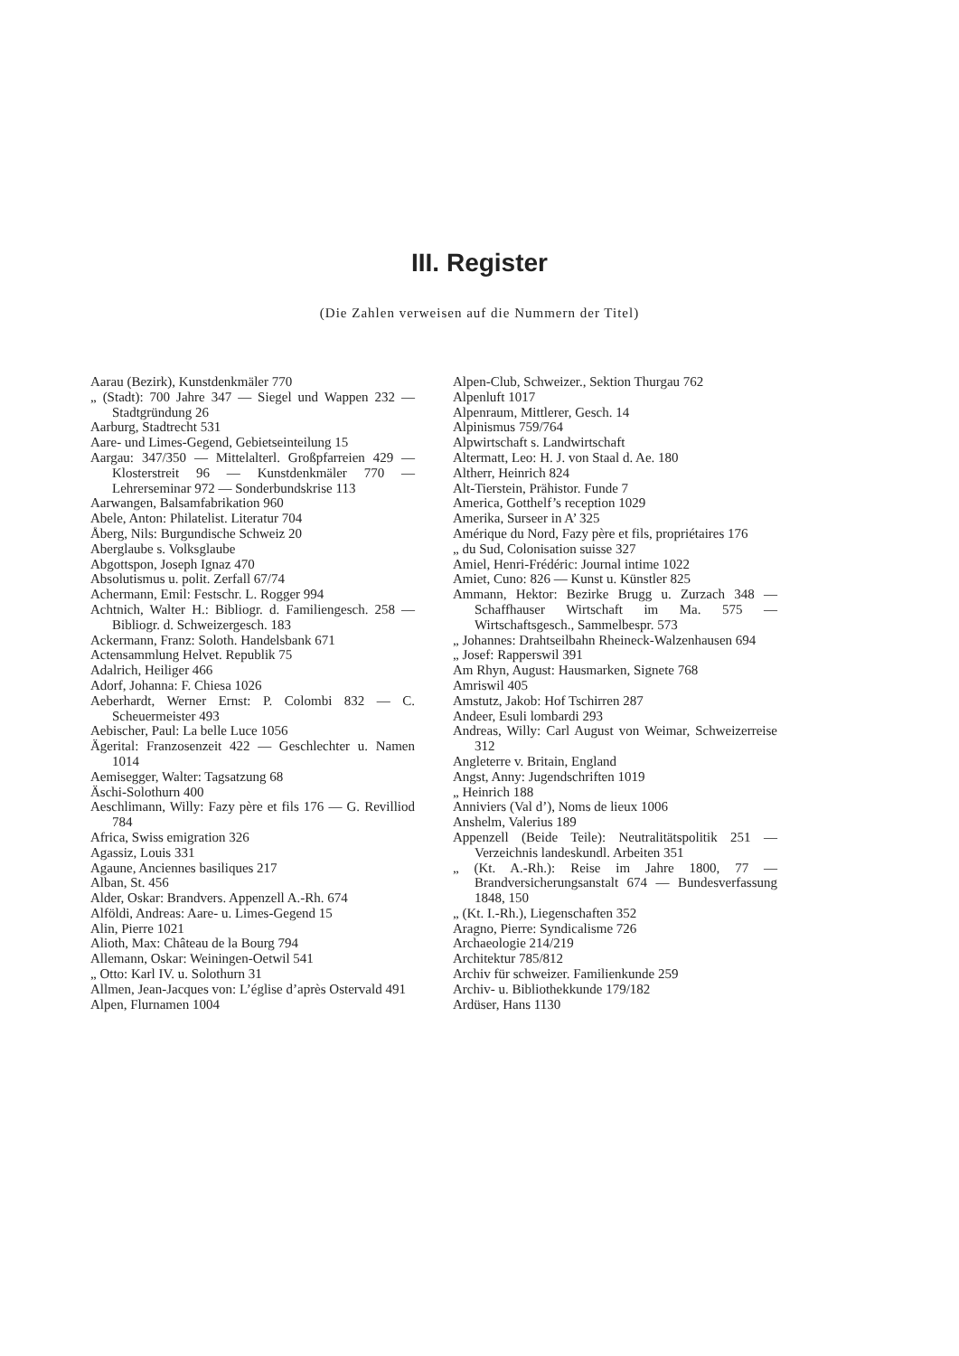III. Register
(Die Zahlen verweisen auf die Nummern der Titel)
Aarau (Bezirk), Kunstdenkmäler 770
„ (Stadt): 700 Jahre 347 — Siegel und Wappen 232 — Stadtgründung 26
Aarburg, Stadtrecht 531
Aare- und Limes-Gegend, Gebietseinteilung 15
Aargau: 347/350 — Mittelalterl. Großpfarreien 429 — Klosterstreit 96 — Kunstdenkmäler 770 — Lehrerseminar 972 — Sonderbundskrise 113
Aarwangen, Balsamfabrikation 960
Abele, Anton: Philatelist. Literatur 704
Åberg, Nils: Burgundische Schweiz 20
Aberglaube s. Volksglaube
Abgottspon, Joseph Ignaz 470
Absolutismus u. polit. Zerfall 67/74
Achermann, Emil: Festschr. L. Rogger 994
Achtnich, Walter H.: Bibliogr. d. Familiengesch. 258 — Bibliogr. d. Schweizergesch. 183
Ackermann, Franz: Soloth. Handelsbank 671
Actensammlung Helvet. Republik 75
Adalrich, Heiliger 466
Adorf, Johanna: F. Chiesa 1026
Aeberhardt, Werner Ernst: P. Colombi 832 — C. Scheuermeister 493
Aebischer, Paul: La belle Luce 1056
Ägerital: Franzosenzeit 422 — Geschlechter u. Namen 1014
Aemisegger, Walter: Tagsatzung 68
Äschi-Solothurn 400
Aeschlimann, Willy: Fazy père et fils 176 — G. Revilliod 784
Africa, Swiss emigration 326
Agassiz, Louis 331
Agaune, Anciennes basiliques 217
Alban, St. 456
Alder, Oskar: Brandvers. Appenzell A.-Rh. 674
Alföldi, Andreas: Aare- u. Limes-Gegend 15
Alin, Pierre 1021
Alioth, Max: Château de la Bourg 794
Allemann, Oskar: Weiningen-Oetwil 541
„ Otto: Karl IV. u. Solothurn 31
Allmen, Jean-Jacques von: L’église d’après Ostervald 491
Alpen, Flurnamen 1004
Alpen-Club, Schweizer., Sektion Thurgau 762
Alpenluft 1017
Alpenraum, Mittlerer, Gesch. 14
Alpinismus 759/764
Alpwirtschaft s. Landwirtschaft
Altermatt, Leo: H. J. von Staal d. Ae. 180
Altherr, Heinrich 824
Alt-Tierstein, Prähistor. Funde 7
America, Gotthelf’s reception 1029
Amerika, Surseer in A’ 325
Amérique du Nord, Fazy père et fils, propriétaires 176
„ du Sud, Colonisation suisse 327
Amiel, Henri-Frédéric: Journal intime 1022
Amiet, Cuno: 826 — Kunst u. Künstler 825
Ammann, Hektor: Bezirke Brugg u. Zurzach 348 — Schaffhauser Wirtschaft im Ma. 575 — Wirtschaftsgesch., Sammelbespr. 573
„ Johannes: Drahtseilbahn Rheineck-Walzenhausen 694
„ Josef: Rapperswil 391
Am Rhyn, August: Hausmarken, Signete 768
Amriswil 405
Amstutz, Jakob: Hof Tschirren 287
Andeer, Esuli lombardi 293
Andreas, Willy: Carl August von Weimar, Schweizerreise 312
Angleterre v. Britain, England
Angst, Anny: Jugendschriften 1019
„ Heinrich 188
Anniviers (Val d’), Noms de lieux 1006
Anshelm, Valerius 189
Appenzell (Beide Teile): Neutralitätspolitik 251 — Verzeichnis landeskundl. Arbeiten 351
„ (Kt. A.-Rh.): Reise im Jahre 1800, 77 — Brandversicherungsanstalt 674 — Bundesverfassung 1848, 150
„ (Kt. I.-Rh.), Liegenschaften 352
Aragno, Pierre: Syndicalisme 726
Archaeologie 214/219
Architektur 785/812
Archiv für schweizer. Familienkunde 259
Archiv- u. Bibliothekkunde 179/182
Ardüser, Hans 1130